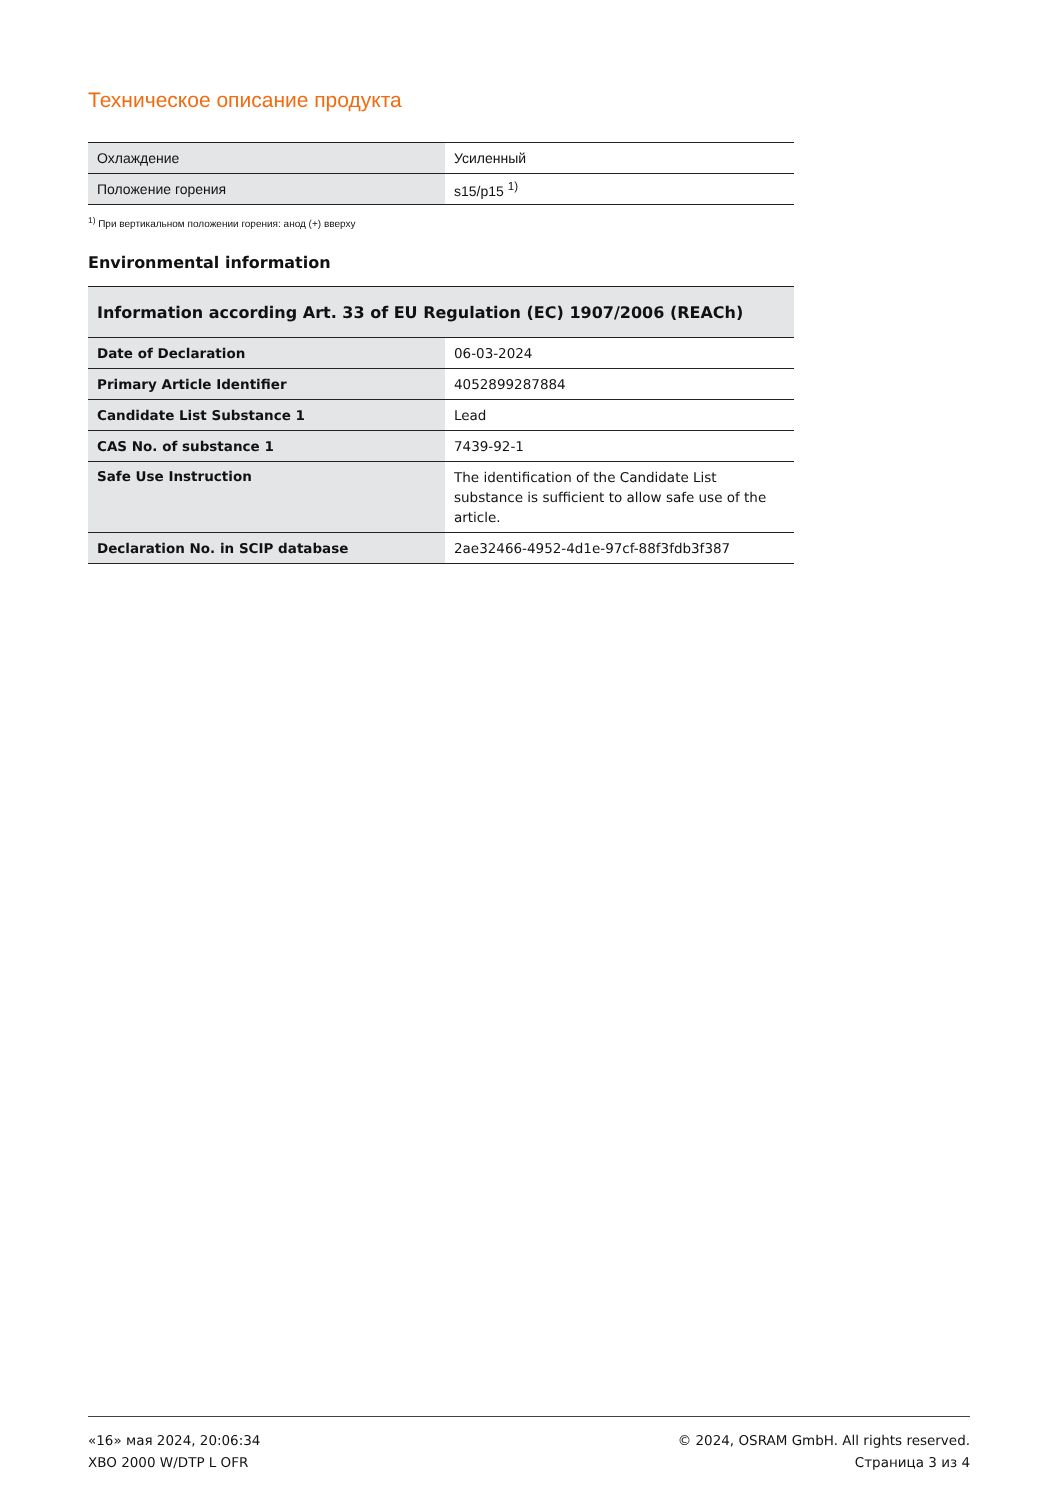Техническое описание продукта
| Охлаждение | Усиленный |
| Положение горения | s15/p15 <sup>1)</sup> |
<sup>1)</sup> При вертикальном положении горения: анод (+) вверху
Environmental information
| Information according Art. 33 of EU Regulation (EC) 1907/2006 (REACh) | |
| --- | --- |
| Date of Declaration | 06-03-2024 |
| Primary Article Identifier | 4052899287884 |
| Candidate List Substance 1 | Lead |
| CAS No. of substance 1 | 7439-92-1 |
| Safe Use Instruction | The identification of the Candidate List substance is sufficient to allow safe use of the article. |
| Declaration No. in SCIP database | 2ae32466-4952-4d1e-97cf-88f3fdb3f387 |
«16» мая 2024, 20:06:34
XBO 2000 W/DTP L OFR
© 2024, OSRAM GmbH. All rights reserved.
Страница 3 из 4